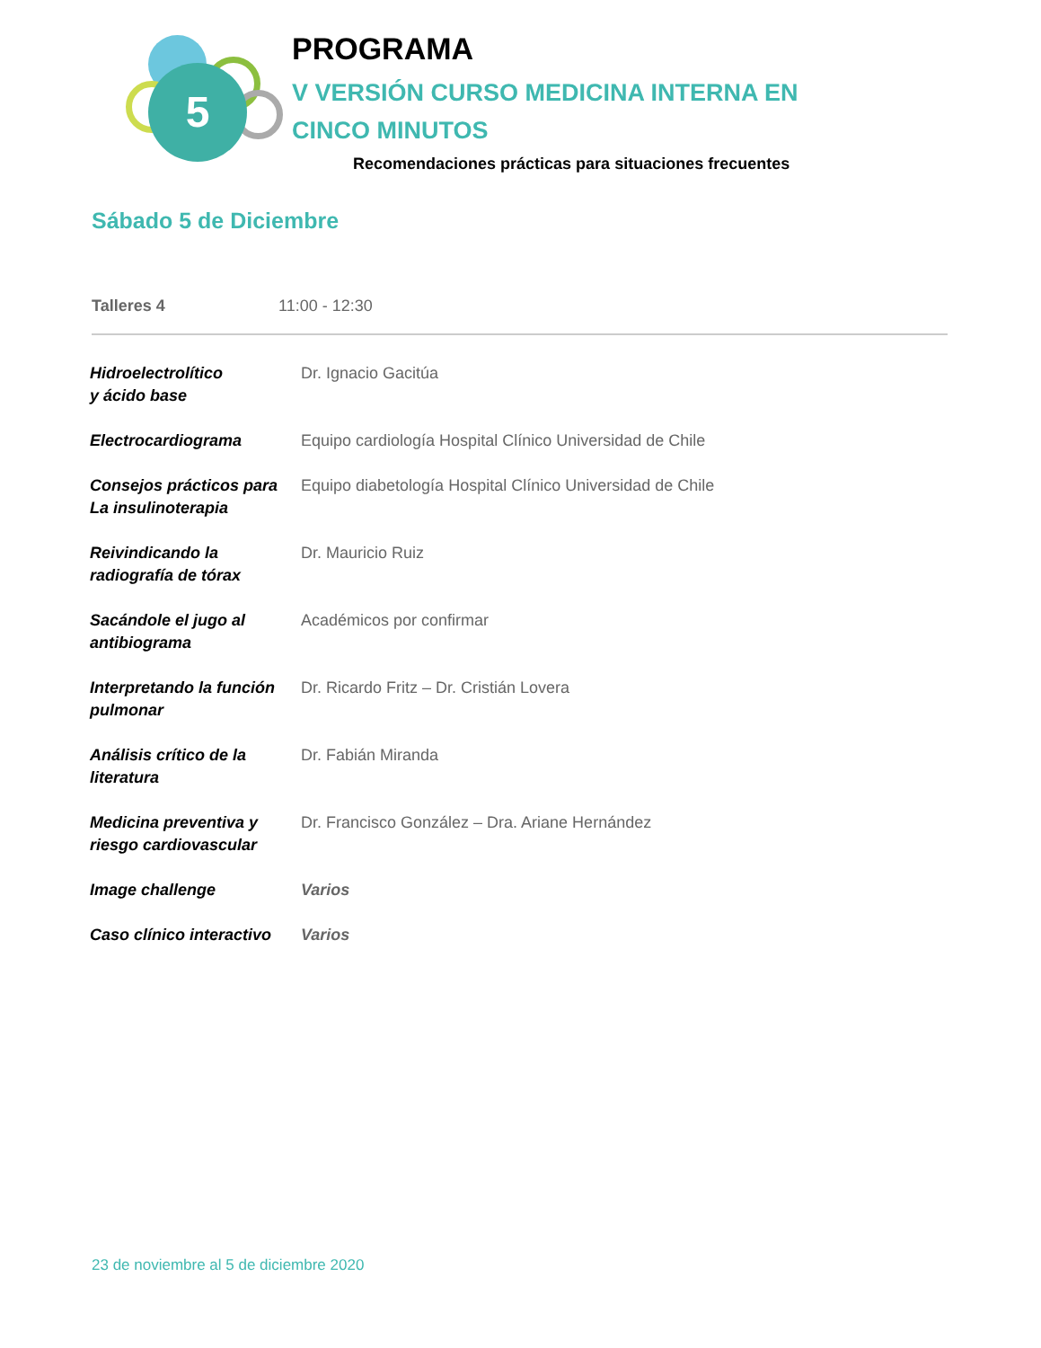5
PROGRAMA
V VERSIÓN CURSO MEDICINA INTERNA EN CINCO MINUTOS
Recomendaciones prácticas para situaciones frecuentes
Sábado 5 de Diciembre
Talleres 4 11:00 - 12:30
| Hidroelectrolítico y ácido base | Dr. Ignacio Gacitúa |
| Electrocardiograma | Equipo cardiología Hospital Clínico Universidad de Chile |
| Consejos prácticos para La insulinoterapia | Equipo diabetología Hospital Clínico Universidad de Chile |
| Reivindicando la radiografía de tórax | Dr. Mauricio Ruiz |
| Sacándole el jugo al antibiograma | Académicos por confirmar |
| Interpretando la función pulmonar | Dr. Ricardo Fritz – Dr. Cristián Lovera |
| Análisis crítico de la literatura | Dr. Fabián Miranda |
| Medicina preventiva y riesgo cardiovascular | Dr. Francisco González – Dra. Ariane Hernández |
| Image challenge | Varios |
| Caso clínico interactivo | Varios |
23 de noviembre al 5 de diciembre 2020